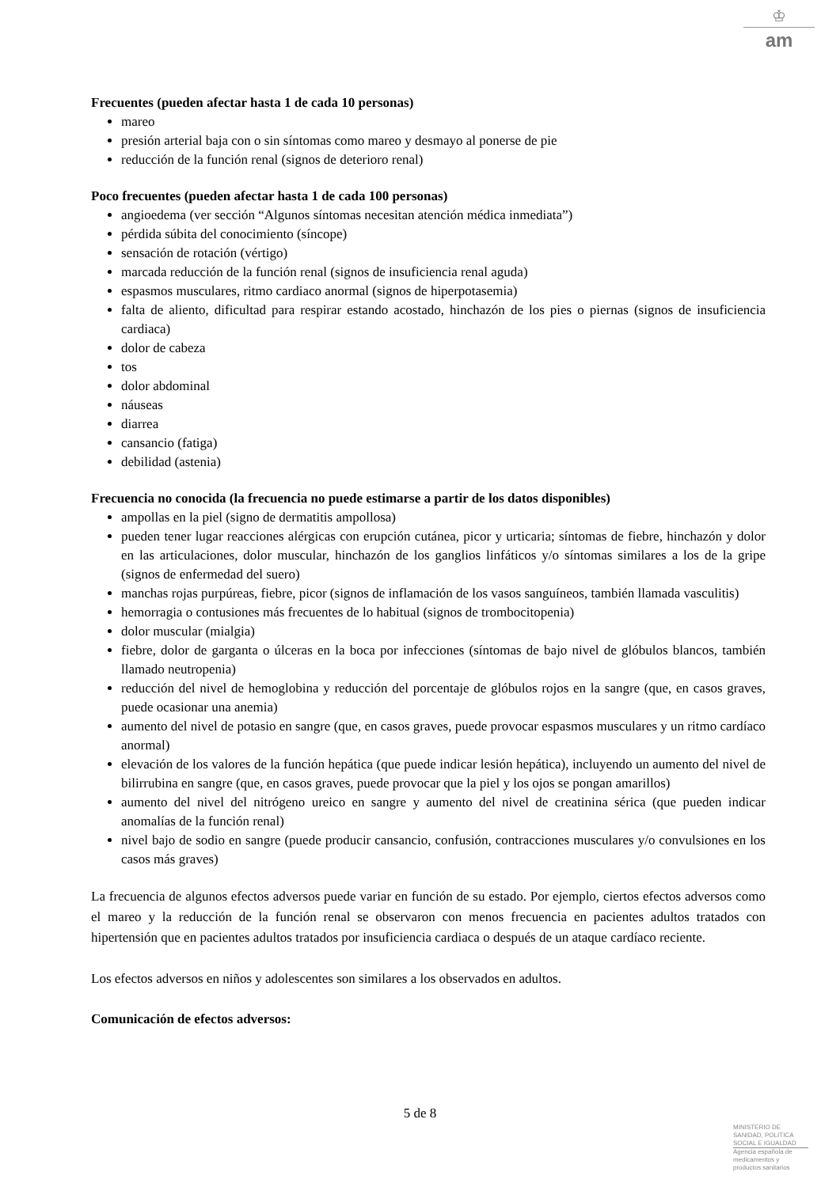♔
am
Frecuentes (pueden afectar hasta 1 de cada 10 personas)
mareo
presión arterial baja con o sin síntomas como mareo y desmayo al ponerse de pie
reducción de la función renal (signos de deterioro renal)
Poco frecuentes (pueden afectar hasta 1 de cada 100 personas)
angioedema (ver sección “Algunos síntomas necesitan atención médica inmediata”)
pérdida súbita del conocimiento (síncope)
sensación de rotación (vértigo)
marcada reducción de la función renal (signos de insuficiencia renal aguda)
espasmos musculares, ritmo cardiaco anormal (signos de hiperpotasemia)
falta de aliento, dificultad para respirar estando acostado, hinchazón de los pies o piernas (signos de insuficiencia cardiaca)
dolor de cabeza
tos
dolor abdominal
náuseas
diarrea
cansancio (fatiga)
debilidad (astenia)
Frecuencia no conocida (la frecuencia no puede estimarse a partir de los datos disponibles)
ampollas en la piel (signo de dermatitis ampollosa)
pueden tener lugar reacciones alérgicas con erupción cutánea, picor y urticaria; síntomas de fiebre, hinchazón y dolor en las articulaciones, dolor muscular, hinchazón de los ganglios linfáticos y/o síntomas similares a los de la gripe (signos de enfermedad del suero)
manchas rojas purpúreas, fiebre, picor (signos de inflamación de los vasos sanguíneos, también llamada vasculitis)
hemorragia o contusiones más frecuentes de lo habitual (signos de trombocitopenia)
dolor muscular (mialgia)
fiebre, dolor de garganta o úlceras en la boca por infecciones (síntomas de bajo nivel de glóbulos blancos, también llamado neutropenia)
reducción del nivel de hemoglobina y reducción del porcentaje de glóbulos rojos en la sangre (que, en casos graves, puede ocasionar una anemia)
aumento del nivel de potasio en sangre (que, en casos graves, puede provocar espasmos musculares y un ritmo cardíaco anormal)
elevación de los valores de la función hepática (que puede indicar lesión hepática), incluyendo un aumento del nivel de bilirrubina en sangre (que, en casos graves, puede provocar que la piel y los ojos se pongan amarillos)
aumento del nivel del nitrógeno ureico en sangre y aumento del nivel de creatinina sérica (que pueden indicar anomalías de la función renal)
nivel bajo de sodio en sangre (puede producir cansancio, confusión, contracciones musculares y/o convulsiones en los casos más graves)
La frecuencia de algunos efectos adversos puede variar en función de su estado. Por ejemplo, ciertos efectos adversos como el mareo y la reducción de la función renal se observaron con menos frecuencia en pacientes adultos tratados con hipertensión que en pacientes adultos tratados por insuficiencia cardiaca o después de un ataque cardíaco reciente.
Los efectos adversos en niños y adolescentes son similares a los observados en adultos.
Comunicación de efectos adversos:
5 de 8
MINISTERIO DE
SANIDAD, POLITICA
SOCIAL E IGUALDAD
Agencia española de
medicamentos y
productos sanitarios